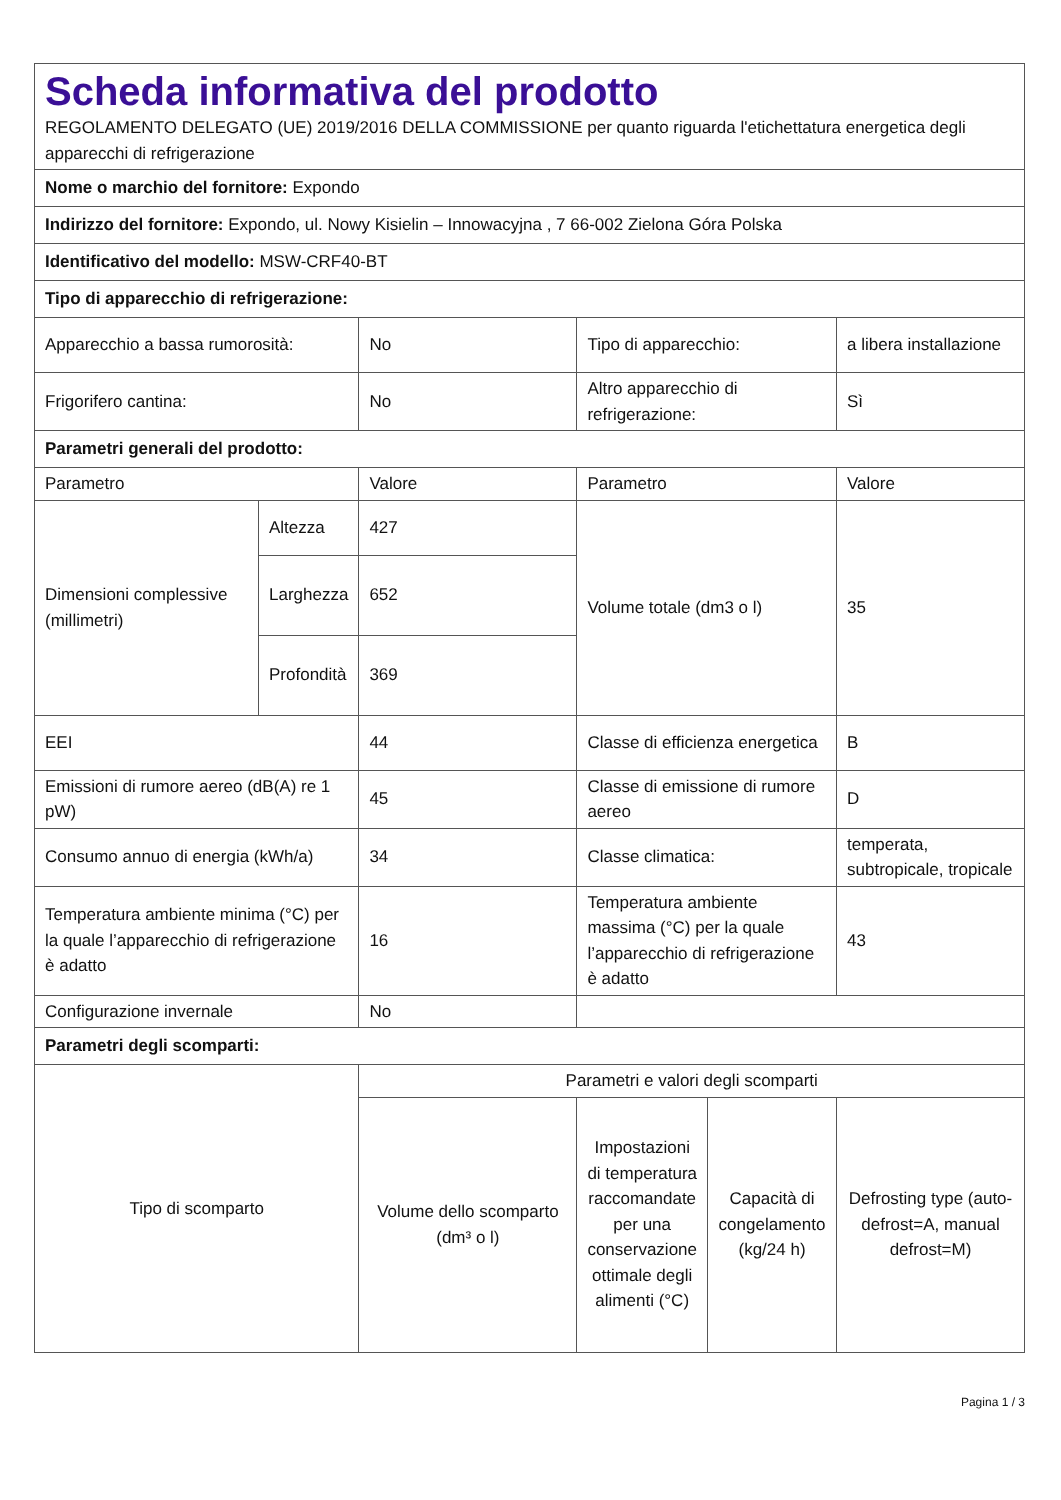| Scheda informativa del prodotto REGOLAMENTO DELEGATO (UE) 2019/2016 DELLA COMMISSIONE per quanto riguarda l'etichettatura energetica degli apparecchi di refrigerazione | | | | | |
| Nome o marchio del fornitore: Expondo | | | | | |
| Indirizzo del fornitore: Expondo, ul. Nowy Kisielin – Innowacyjna , 7 66-002 Zielona Góra Polska | | | | | |
| Identificativo del modello: MSW-CRF40-BT | | | | | |
| Tipo di apparecchio di refrigerazione: | | | | | |
| Apparecchio a bassa rumorosità: | | No | Tipo di apparecchio: | | a libera installazione |
| Frigorifero cantina: | | No | Altro apparecchio di refrigerazione: | | Sì |
| Parametri generali del prodotto: | | | | | |
| Parametro | | Valore | Parametro | | Valore |
| Dimensioni complessive (millimetri) | Altezza | 427 | Volume totale (dm3 o l) | | 35 |
| | Larghezza | 652 | | | |
| | Profondità | 369 | | | |
| EEI | | 44 | Classe di efficienza energetica | | B |
| Emissioni di rumore aereo (dB(A) re 1 pW) | | 45 | Classe di emissione di rumore aereo | | D |
| Consumo annuo di energia (kWh/a) | | 34 | Classe climatica: | | temperata, subtropicale, tropicale |
| Temperatura ambiente minima (°C) per la quale l’apparecchio di refrigerazione è adatto | | 16 | Temperatura ambiente massima (°C) per la quale l’apparecchio di refrigerazione è adatto | | 43 |
| Configurazione invernale | | No | | | |
| Parametri degli scomparti: | | | | | |
| Tipo di scomparto | | Parametri e valori degli scomparti | | | |
| | | Volume dello scomparto (dm³ o l) | Impostazioni di temperatura raccomandate per una conservazione ottimale degli alimenti (°C) | Capacità di congelamento (kg/24 h) | Defrosting type (auto-defrost=A, manual defrost=M) |
Pagina 1 / 3